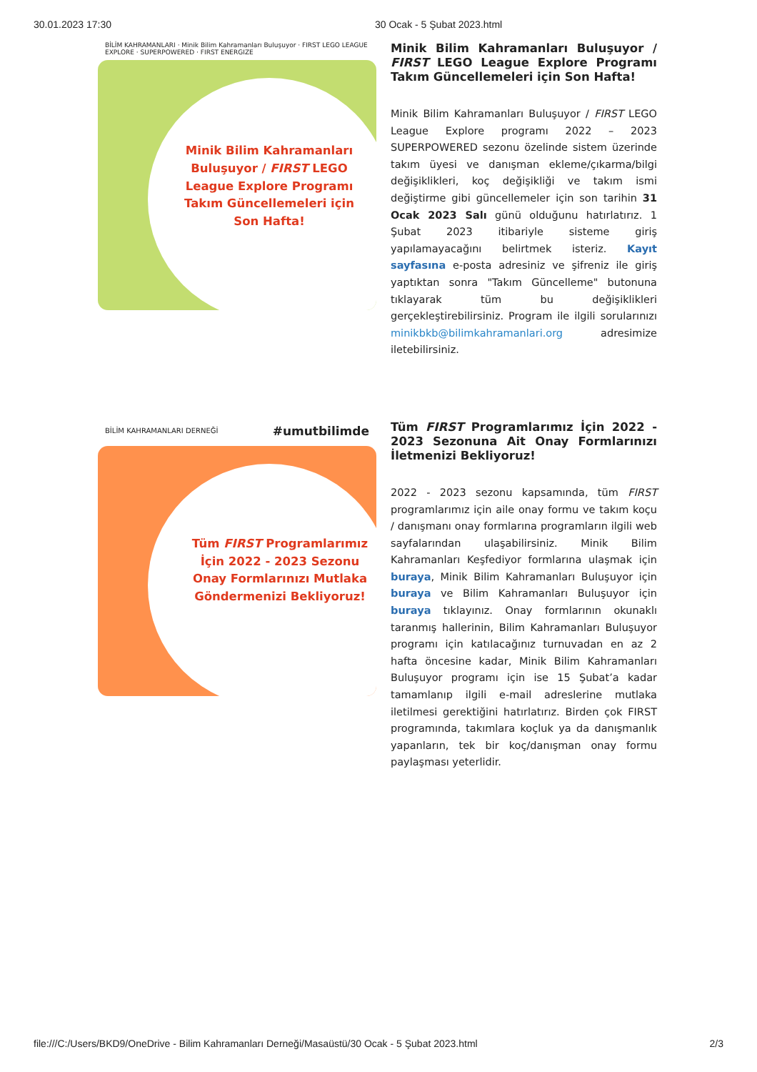30.01.2023 17:30 30 Ocak - 5 Şubat 2023.html
BİLİM KAHRAMANLARI · Minik Bilim Kahramanları Buluşuyor · FIRST LEGO LEAGUE EXPLORE · SUPERPOWERED · FIRST ENERGIZE
Minik Bilim Kahramanları Buluşuyor / FIRST LEGO League Explore Programı Takım Güncellemeleri için Son Hafta!
Minik Bilim Kahramanları Buluşuyor / FIRST LEGO League Explore Programı Takım Güncellemeleri için Son Hafta!
Minik Bilim Kahramanları Buluşuyor / FIRST LEGO League Explore programı 2022 – 2023 SUPERPOWERED sezonu özelinde sistem üzerinde takım üyesi ve danışman ekleme/çıkarma/bilgi değişiklikleri, koç değişikliği ve takım ismi değiştirme gibi güncellemeler için son tarihin 31 Ocak 2023 Salı günü olduğunu hatırlatırız. 1 Şubat 2023 itibariyle sisteme giriş yapılamayacağını belirtmek isteriz. Kayıt sayfasına e-posta adresiniz ve şifreniz ile giriş yaptıktan sonra "Takım Güncelleme" butonuna tıklayarak tüm bu değişiklikleri gerçekleştirebilirsiniz. Program ile ilgili sorularınızı minikbkb@bilimkahramanlari.org adresimize iletebilirsiniz.
BİLİM KAHRAMANLARI DERNEĞİ #umutbilimde
Tüm FIRST Programlarımız İçin 2022 - 2023 Sezonu Onay Formlarınızı Mutlaka Göndermenizi Bekliyoruz!
Tüm FIRST Programlarımız İçin 2022 - 2023 Sezonuna Ait Onay Formlarınızı İletmenizi Bekliyoruz!
2022 - 2023 sezonu kapsamında, tüm FIRST programlarımız için aile onay formu ve takım koçu / danışmanı onay formlarına programların ilgili web sayfalarından ulaşabilirsiniz. Minik Bilim Kahramanları Keşfediyor formlarına ulaşmak için buraya, Minik Bilim Kahramanları Buluşuyor için buraya ve Bilim Kahramanları Buluşuyor için buraya tıklayınız. Onay formlarının okunaklı taranmış hallerinin, Bilim Kahramanları Buluşuyor programı için katılacağınız turnuvadan en az 2 hafta öncesine kadar, Minik Bilim Kahramanları Buluşuyor programı için ise 15 Şubat’a kadar tamamlanıp ilgili e-mail adreslerine mutlaka iletilmesi gerektiğini hatırlatırız. Birden çok FIRST programında, takımlara koçluk ya da danışmanlık yapanların, tek bir koç/danışman onay formu paylaşması yeterlidir.
file:///C:/Users/BKD9/OneDrive - Bilim Kahramanları Derneği/Masaüstü/30 Ocak - 5 Şubat 2023.html 2/3